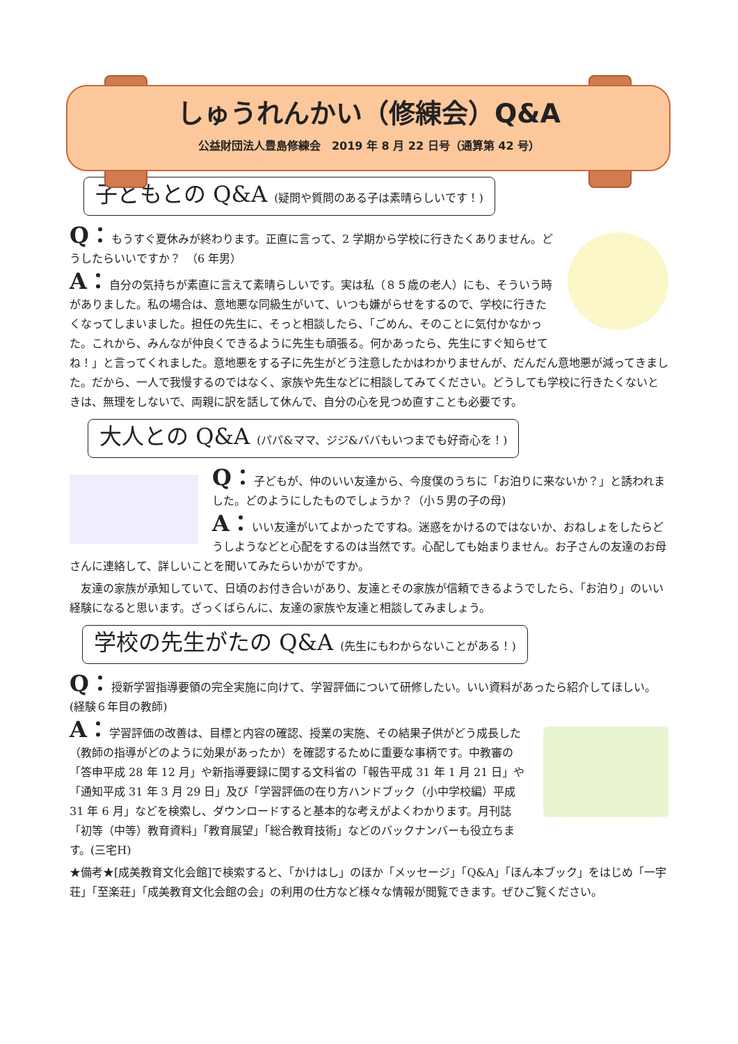しゅうれんかい（修練会）Q&A
公益財団法人豊島修練会　2019 年 8 月 22 日号（通算第 42 号）
子どもとの Q&A (疑問や質問のある子は素晴らしいです！)
Q：もうすぐ夏休みが終わります。正直に言って、2 学期から学校に行きたくありません。どうしたらいいですか？　（6 年男）
A：自分の気持ちが素直に言えて素晴らしいです。実は私（８５歳の老人）にも、そういう時がありました。私の場合は、意地悪な同級生がいて、いつも嫌がらせをするので、学校に行きたくなってしまいました。担任の先生に、そっと相談したら、「ごめん、そのことに気付かなかった。これから、みんなが仲良くできるように先生も頑張る。何かあったら、先生にすぐ知らせてね！」と言ってくれました。意地悪をする子に先生がどう注意したかはわかりませんが、だんだん意地悪が減ってきました。だから、一人で我慢するのではなく、家族や先生などに相談してみてください。どうしても学校に行きたくないときは、無理をしないで、両親に訳を話して休んで、自分の心を見つめ直すことも必要です。
大人との Q&A (パパ&ママ、ジジ&ババもいつまでも好奇心を！)
Q：子どもが、仲のいい友達から、今度僕のうちに「お泊りに来ないか？」と誘われました。どのようにしたものでしょうか？（小５男の子の母)
A：いい友達がいてよかったですね。迷惑をかけるのではないか、おねしょをしたらどうしようなどと心配をするのは当然です。心配しても始まりません。お子さんの友達のお母さんに連絡して、詳しいことを聞いてみたらいかがですか。
　友達の家族が承知していて、日頃のお付き合いがあり、友達とその家族が信頼できるようでしたら、「お泊り」のいい経験になると思います。ざっくばらんに、友達の家族や友達と相談してみましょう。
学校の先生がたの Q&A (先生にもわからないことがある！)
Q：授新学習指導要領の完全実施に向けて、学習評価について研修したい。いい資料があったら紹介してほしい。(経験６年目の教師)
A：学習評価の改善は、目標と内容の確認、授業の実施、その結果子供がどう成長した（教師の指導がどのように効果があったか）を確認するために重要な事柄です。中教審の「答申平成 28 年 12 月」や新指導要録に関する文科省の「報告平成 31 年 1 月 21 日」や「通知平成 31 年 3 月 29 日」及び「学習評価の在り方ハンドブック（小中学校編）平成 31 年 6 月」などを検索し、ダウンロードすると基本的な考えがよくわかります。月刊誌「初等（中等）教育資料」「教育展望」「総合教育技術」などのバックナンバーも役立ちます。(三宅H)
★備考★[成美教育文化会館]で検索すると、「かけはし」のほか「メッセージ」「Q&A」「ほん本ブック」をはじめ「一宇荘」「至楽荘」「成美教育文化会館の会」の利用の仕方など様々な情報が閲覧できます。ぜひご覧ください。